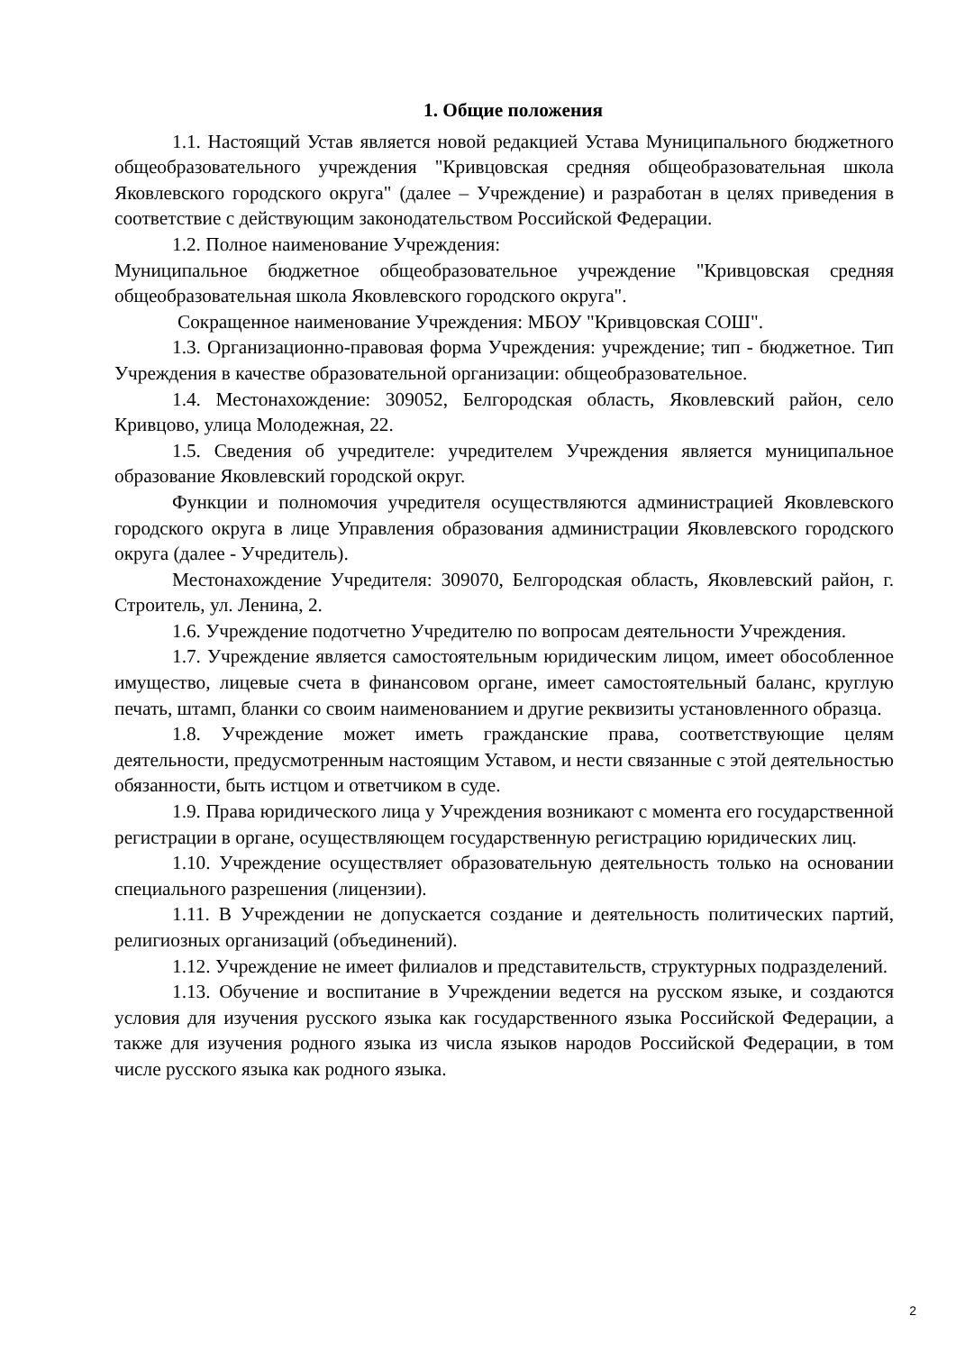1. Общие положения
1.1. Настоящий Устав является новой редакцией Устава Муниципального бюджетного общеобразовательного учреждения "Кривцовская средняя общеобразовательная школа Яковлевского городского округа" (далее – Учреждение) и разработан в целях приведения в соответствие с действующим законодательством Российской Федерации.
1.2. Полное наименование Учреждения:
Муниципальное бюджетное общеобразовательное учреждение "Кривцовская средняя общеобразовательная школа Яковлевского городского округа".
Сокращенное наименование Учреждения: МБОУ "Кривцовская СОШ".
1.3. Организационно-правовая форма Учреждения: учреждение; тип - бюджетное. Тип Учреждения в качестве образовательной организации: общеобразовательное.
1.4. Местонахождение: 309052, Белгородская область, Яковлевский район, село Кривцово, улица Молодежная, 22.
1.5. Сведения об учредителе: учредителем Учреждения является муниципальное образование Яковлевский городской округ.
Функции и полномочия учредителя осуществляются администрацией Яковлевского городского округа в лице Управления образования администрации Яковлевского городского округа (далее - Учредитель).
Местонахождение Учредителя: 309070, Белгородская область, Яковлевский район, г. Строитель, ул. Ленина, 2.
1.6. Учреждение подотчетно Учредителю по вопросам деятельности Учреждения.
1.7. Учреждение является самостоятельным юридическим лицом, имеет обособленное имущество, лицевые счета в финансовом органе, имеет самостоятельный баланс, круглую печать, штамп, бланки со своим наименованием и другие реквизиты установленного образца.
1.8. Учреждение может иметь гражданские права, соответствующие целям деятельности, предусмотренным настоящим Уставом, и нести связанные с этой деятельностью обязанности, быть истцом и ответчиком в суде.
1.9. Права юридического лица у Учреждения возникают с момента его государственной регистрации в органе, осуществляющем государственную регистрацию юридических лиц.
1.10. Учреждение осуществляет образовательную деятельность только на основании специального разрешения (лицензии).
1.11. В Учреждении не допускается создание и деятельность политических партий, религиозных организаций (объединений).
1.12. Учреждение не имеет филиалов и представительств, структурных подразделений.
1.13. Обучение и воспитание в Учреждении ведется на русском языке, и создаются условия для изучения русского языка как государственного языка Российской Федерации, а также для изучения родного языка из числа языков народов Российской Федерации, в том числе русского языка как родного языка.
2